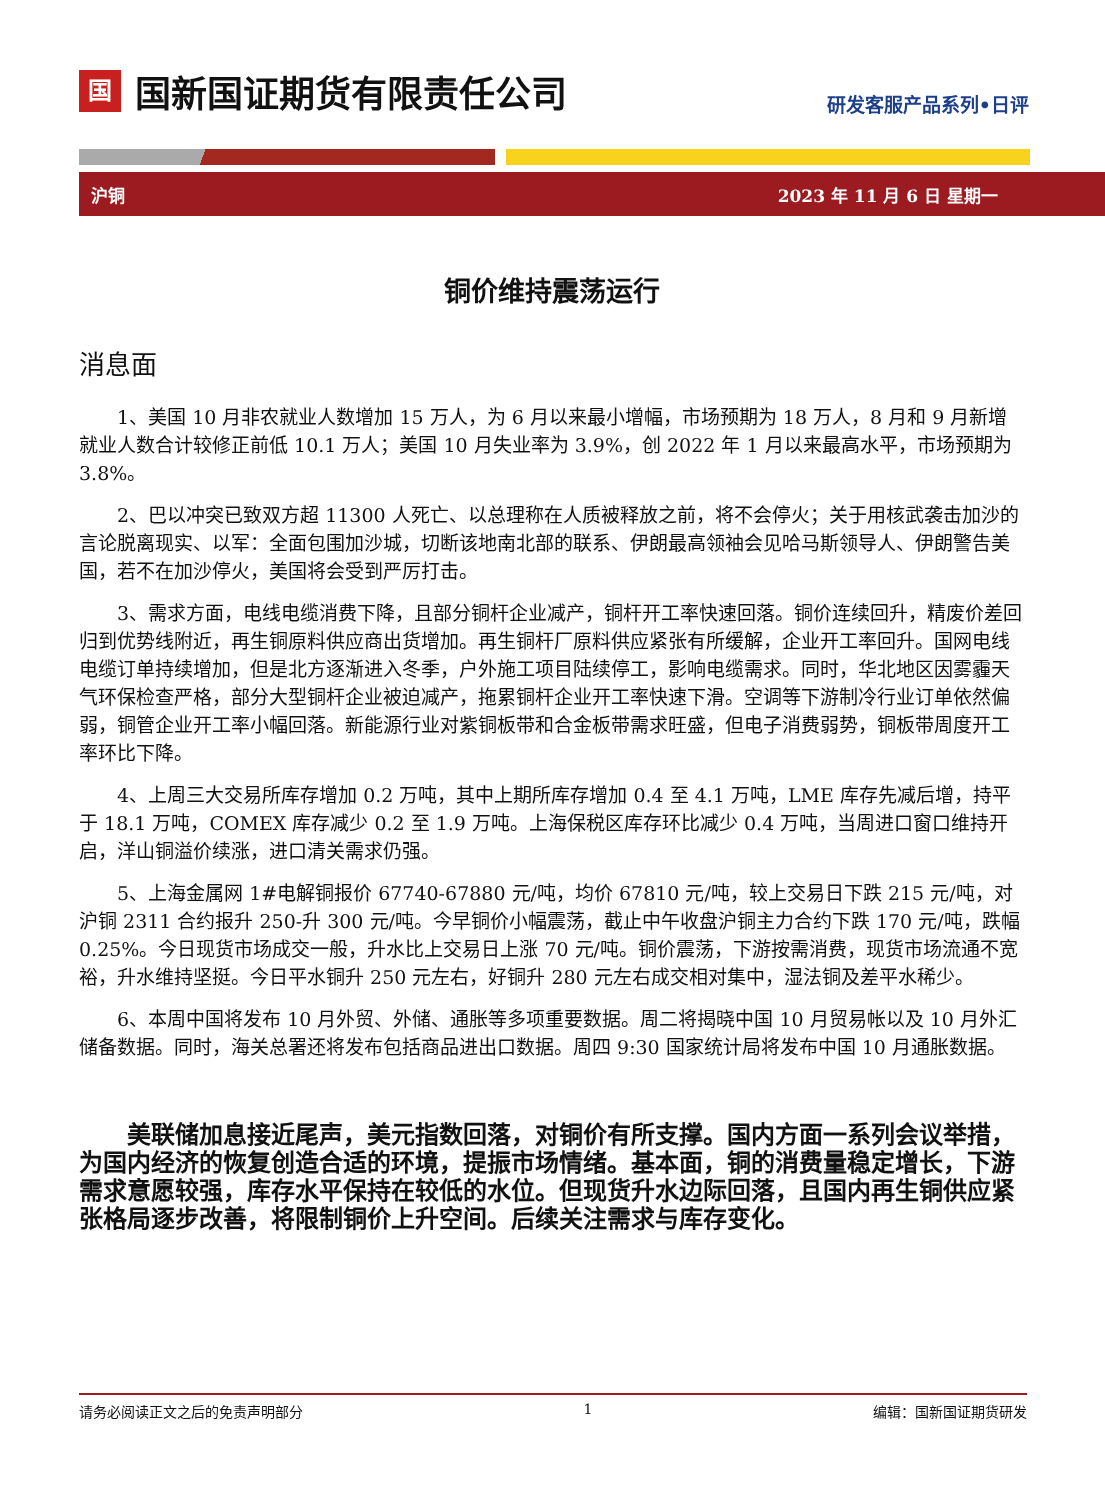国
国新国证期货有限责任公司
研发客服产品系列•日评
沪铜 2023 年 11 月 6 日 星期一
铜价维持震荡运行
消息面
1、美国 10 月非农就业人数增加 15 万人，为 6 月以来最小增幅，市场预期为 18 万人，8 月和 9 月新增就业人数合计较修正前低 10.1 万人；美国 10 月失业率为 3.9%，创 2022 年 1 月以来最高水平，市场预期为 3.8%。
2、巴以冲突已致双方超 11300 人死亡、以总理称在人质被释放之前，将不会停火；关于用核武袭击加沙的言论脱离现实、以军：全面包围加沙城，切断该地南北部的联系、伊朗最高领袖会见哈马斯领导人、伊朗警告美国，若不在加沙停火，美国将会受到严厉打击。
3、需求方面，电线电缆消费下降，且部分铜杆企业减产，铜杆开工率快速回落。铜价连续回升，精废价差回归到优势线附近，再生铜原料供应商出货增加。再生铜杆厂原料供应紧张有所缓解，企业开工率回升。国网电线电缆订单持续增加，但是北方逐渐进入冬季，户外施工项目陆续停工，影响电缆需求。同时，华北地区因雾霾天气环保检查严格，部分大型铜杆企业被迫减产，拖累铜杆企业开工率快速下滑。空调等下游制冷行业订单依然偏弱，铜管企业开工率小幅回落。新能源行业对紫铜板带和合金板带需求旺盛，但电子消费弱势，铜板带周度开工率环比下降。
4、上周三大交易所库存增加 0.2 万吨，其中上期所库存增加 0.4 至 4.1 万吨，LME 库存先减后增，持平于 18.1 万吨，COMEX 库存减少 0.2 至 1.9 万吨。上海保税区库存环比减少 0.4 万吨，当周进口窗口维持开启，洋山铜溢价续涨，进口清关需求仍强。
5、上海金属网 1#电解铜报价 67740-67880 元/吨，均价 67810 元/吨，较上交易日下跌 215 元/吨，对沪铜 2311 合约报升 250-升 300 元/吨。今早铜价小幅震荡，截止中午收盘沪铜主力合约下跌 170 元/吨，跌幅 0.25%。今日现货市场成交一般，升水比上交易日上涨 70 元/吨。铜价震荡，下游按需消费，现货市场流通不宽裕，升水维持坚挺。今日平水铜升 250 元左右，好铜升 280 元左右成交相对集中，湿法铜及差平水稀少。
6、本周中国将发布 10 月外贸、外储、通胀等多项重要数据。周二将揭晓中国 10 月贸易帐以及 10 月外汇储备数据。同时，海关总署还将发布包括商品进出口数据。周四 9:30 国家统计局将发布中国 10 月通胀数据。
美联储加息接近尾声，美元指数回落，对铜价有所支撑。国内方面一系列会议举措，为国内经济的恢复创造合适的环境，提振市场情绪。基本面，铜的消费量稳定增长，下游需求意愿较强，库存水平保持在较低的水位。但现货升水边际回落，且国内再生铜供应紧张格局逐步改善，将限制铜价上升空间。后续关注需求与库存变化。
请务必阅读正文之后的免责声明部分 1 编辑：国新国证期货研发